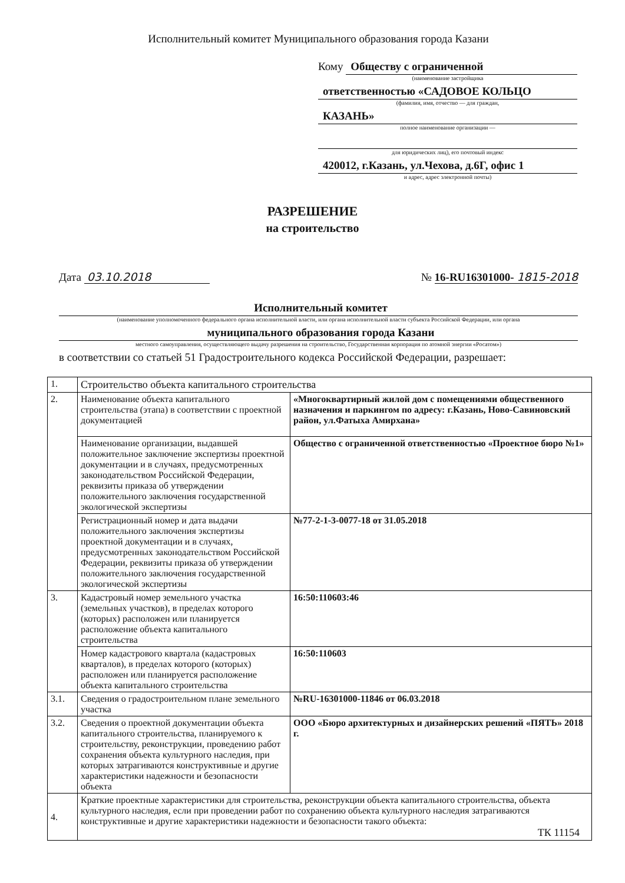Исполнительный комитет Муниципального образования города Казани
Кому Обществу с ограниченной
(наименование застройщика
ответственностью «САДОВОЕ КОЛЬЦО
(фамилия, имя, отчество — для граждан,
КАЗАНЬ»
полное наименование организации —
для юридических лиц), его почтовый индекс
420012, г.Казань, ул.Чехова, д.6Г, офис 1
и адрес, адрес электронной почты)
РАЗРЕШЕНИЕ
на строительство
Дата 03.10.2018 № 16-RU16301000- 1815-2018
Исполнительный комитет
(наименование уполномоченного федерального органа исполнительной власти, или органа исполнительной власти субъекта Российской Федерации, или органа
муниципального образования города Казани
местного самоуправления, осуществляющего выдачу разрешения на строительство, Государственная корпорация по атомной энергии «Росатом»)
в соответствии со статьей 51 Градостроительного кодекса Российской Федерации, разрешает:
| 1. | Строительство объекта капитального строительства | |
| 2. | Наименование объекта капитального строительства (этапа) в соответствии с проектной документацией | «Многоквартирный жилой дом с помещениями общественного назначения и паркингом по адресу: г.Казань, Ново-Савиновский район, ул.Фатыха Амирхана» |
| | Наименование организации, выдавшей положительное заключение экспертизы проектной документации и в случаях, предусмотренных законодательством Российской Федерации, реквизиты приказа об утверждении положительного заключения государственной экологической экспертизы | Общество с ограниченной ответственностью «Проектное бюро №1» |
| | Регистрационный номер и дата выдачи положительного заключения экспертизы проектной документации и в случаях, предусмотренных законодательством Российской Федерации, реквизиты приказа об утверждении положительного заключения государственной экологической экспертизы | №77-2-1-3-0077-18 от 31.05.2018 |
| 3. | Кадастровый номер земельного участка (земельных участков), в пределах которого (которых) расположен или планируется расположение объекта капитального строительства | 16:50:110603:46 |
| | Номер кадастрового квартала (кадастровых кварталов), в пределах которого (которых) расположен или планируется расположение объекта капитального строительства | 16:50:110603 |
| 3.1. | Сведения о градостроительном плане земельного участка | №RU-16301000-11846 от 06.03.2018 |
| 3.2. | Сведения о проектной документации объекта капитального строительства, планируемого к строительству, реконструкции, проведению работ сохранения объекта культурного наследия, при которых затрагиваются конструктивные и другие характеристики надежности и безопасности объекта | ООО «Бюро архитектурных и дизайнерских решений «ПЯТЬ» 2018 г. |
| 4. | Краткие проектные характеристики для строительства, реконструкции объекта капитального строительства, объекта культурного наследия, если при проведении работ по сохранению объекта культурного наследия затрагиваются конструктивные и другие характеристики надежности и безопасности такого объекта: ТК 11154 | |